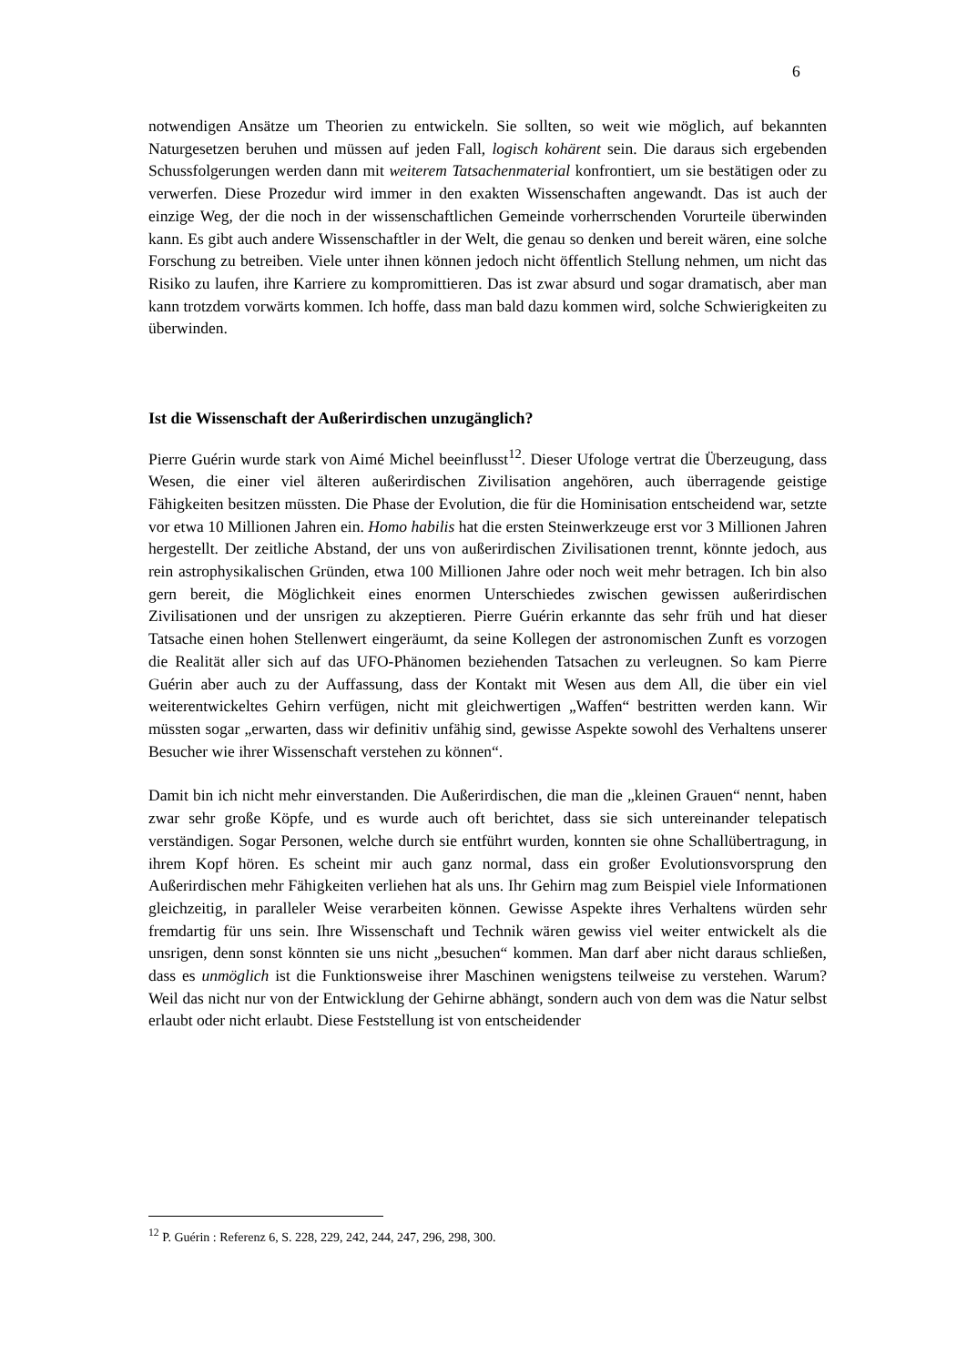6
notwendigen Ansätze um Theorien zu entwickeln. Sie sollten, so weit wie möglich, auf bekannten Naturgesetzen beruhen und müssen auf jeden Fall, logisch kohärent sein. Die daraus sich ergebenden Schussfolgerungen werden dann mit weiterem Tatsachenmaterial konfrontiert, um sie bestätigen oder zu verwerfen. Diese Prozedur wird immer in den exakten Wissenschaften angewandt. Das ist auch der einzige Weg, der die noch in der wissenschaftlichen Gemeinde vorherrschenden Vorurteile überwinden kann. Es gibt auch andere Wissenschaftler in der Welt, die genau so denken und bereit wären, eine solche Forschung zu betreiben. Viele unter ihnen können jedoch nicht öffentlich Stellung nehmen, um nicht das Risiko zu laufen, ihre Karriere zu kompromittieren. Das ist zwar absurd und sogar dramatisch, aber man kann trotzdem vorwärts kommen. Ich hoffe, dass man bald dazu kommen wird, solche Schwierigkeiten zu überwinden.
Ist die Wissenschaft der Außerirdischen unzugänglich?
Pierre Guérin wurde stark von Aimé Michel beeinflusst<sup>12</sup>. Dieser Ufologe vertrat die Überzeugung, dass Wesen, die einer viel älteren außerirdischen Zivilisation angehören, auch überragende geistige Fähigkeiten besitzen müssten. Die Phase der Evolution, die für die Hominisation entscheidend war, setzte vor etwa 10 Millionen Jahren ein. Homo habilis hat die ersten Steinwerkzeuge erst vor 3 Millionen Jahren hergestellt. Der zeitliche Abstand, der uns von außerirdischen Zivilisationen trennt, könnte jedoch, aus rein astrophysikalischen Gründen, etwa 100 Millionen Jahre oder noch weit mehr betragen. Ich bin also gern bereit, die Möglichkeit eines enormen Unterschiedes zwischen gewissen außerirdischen Zivilisationen und der unsrigen zu akzeptieren. Pierre Guérin erkannte das sehr früh und hat dieser Tatsache einen hohen Stellenwert eingeräumt, da seine Kollegen der astronomischen Zunft es vorzogen die Realität aller sich auf das UFO-Phänomen beziehenden Tatsachen zu verleugnen. So kam Pierre Guérin aber auch zu der Auffassung, dass der Kontakt mit Wesen aus dem All, die über ein viel weiterentwickeltes Gehirn verfügen, nicht mit gleichwertigen „Waffen“ bestritten werden kann. Wir müssten sogar „erwarten, dass wir definitiv unfähig sind, gewisse Aspekte sowohl des Verhaltens unserer Besucher wie ihrer Wissenschaft verstehen zu können“.
Damit bin ich nicht mehr einverstanden. Die Außerirdischen, die man die „kleinen Grauen“ nennt, haben zwar sehr große Köpfe, und es wurde auch oft berichtet, dass sie sich untereinander telepatisch verständigen. Sogar Personen, welche durch sie entführt wurden, konnten sie ohne Schallübertragung, in ihrem Kopf hören. Es scheint mir auch ganz normal, dass ein großer Evolutionsvorsprung den Außerirdischen mehr Fähigkeiten verliehen hat als uns. Ihr Gehirn mag zum Beispiel viele Informationen gleichzeitig, in paralleler Weise verarbeiten können. Gewisse Aspekte ihres Verhaltens würden sehr fremdartig für uns sein. Ihre Wissenschaft und Technik wären gewiss viel weiter entwickelt als die unsrigen, denn sonst könnten sie uns nicht „besuchen“ kommen. Man darf aber nicht daraus schließen, dass es unmöglich ist die Funktionsweise ihrer Maschinen wenigstens teilweise zu verstehen. Warum? Weil das nicht nur von der Entwicklung der Gehirne abhängt, sondern auch von dem was die Natur selbst erlaubt oder nicht erlaubt. Diese Feststellung ist von entscheidender
<sup>12</sup> P. Guérin : Referenz 6, S. 228, 229, 242, 244, 247, 296, 298, 300.